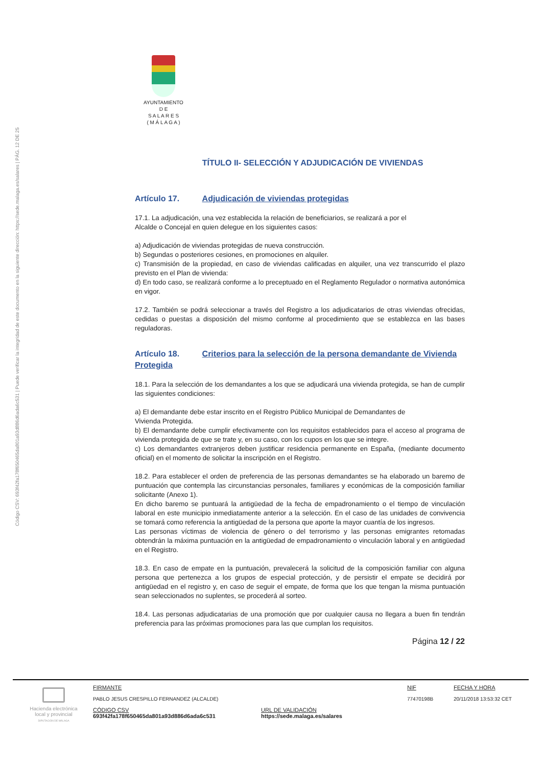Código CSV: 693f42fa178f650465da801a93d886d6ada6c531 | Puede verificar la integridad de este documento en la siguiente dirección: https://sede.malaga.es/salares | PÁG. 12 DE 25
AYUNTAMIENTO
D E
S A L A R E S
( M Á L A G A )
TÍTULO II- SELECCIÓN Y ADJUDICACIÓN DE VIVIENDAS
Artículo 17. Adjudicación de viviendas protegidas
17.1. La adjudicación, una vez establecida la relación de beneficiarios, se realizará a por el
Alcalde o Concejal en quien delegue en los siguientes casos:
a) Adjudicación de viviendas protegidas de nueva construcción.
b) Segundas o posteriores cesiones, en promociones en alquiler.
c) Transmisión de la propiedad, en caso de viviendas calificadas en alquiler, una vez transcurrido el plazo previsto en el Plan de vivienda:
d) En todo caso, se realizará conforme a lo preceptuado en el Reglamento Regulador o normativa autonómica en vigor.
17.2. También se podrá seleccionar a través del Registro a los adjudicatarios de otras viviendas ofrecidas, cedidas o puestas a disposición del mismo conforme al procedimiento que se establezca en las bases reguladoras.
Artículo 18. Criterios para la selección de la persona demandante de Vivienda Protegida
18.1. Para la selección de los demandantes a los que se adjudicará una vivienda protegida, se han de cumplir las siguientes condiciones:
a) El demandante debe estar inscrito en el Registro Público Municipal de Demandantes de
Vivienda Protegida.
b) El demandante debe cumplir efectivamente con los requisitos establecidos para el acceso al programa de vivienda protegida de que se trate y, en su caso, con los cupos en los que se integre.
c) Los demandantes extranjeros deben justificar residencia permanente en España, (mediante documento oficial) en el momento de solicitar la inscripción en el Registro.
18.2. Para establecer el orden de preferencia de las personas demandantes se ha elaborado un baremo de puntuación que contempla las circunstancias personales, familiares y económicas de la composición familiar solicitante (Anexo 1).
En dicho baremo se puntuará la antigüedad de la fecha de empadronamiento o el tiempo de vinculación laboral en este municipio inmediatamente anterior a la selección. En el caso de las unidades de convivencia se tomará como referencia la antigüedad de la persona que aporte la mayor cuantía de los ingresos.
Las personas víctimas de violencia de género o del terrorismo y las personas emigrantes retomadas obtendrán la máxima puntuación en la antigüedad de empadronamiento o vinculación laboral y en antigüedad en el Registro.
18.3. En caso de empate en la puntuación, prevalecerá la solicitud de la composición familiar con alguna persona que pertenezca a los grupos de especial protección, y de persistir el empate se decidirá por antigüedad en el registro y, en caso de seguir el empate, de forma que los que tengan la misma puntuación sean seleccionados no suplentes, se procederá al sorteo.
18.4. Las personas adjudicatarias de una promoción que por cualquier causa no llegara a buen fin tendrán preferencia para las próximas promociones para las que cumplan los requisitos.
Página 12 / 22
Hacienda electrónica
local y provincial
DIPUTACIÓN DE MÁLAGA
FIRMANTE
PABLO JESUS CRESPILLO FERNANDEZ (ALCALDE)
NIF
77470198B
FECHA Y HORA
20/11/2018 13:53:32 CET
CÓDIGO CSV
693f42fa178f650465da801a93d886d6ada6c531
URL DE VALIDACIÓN
https://sede.malaga.es/salares